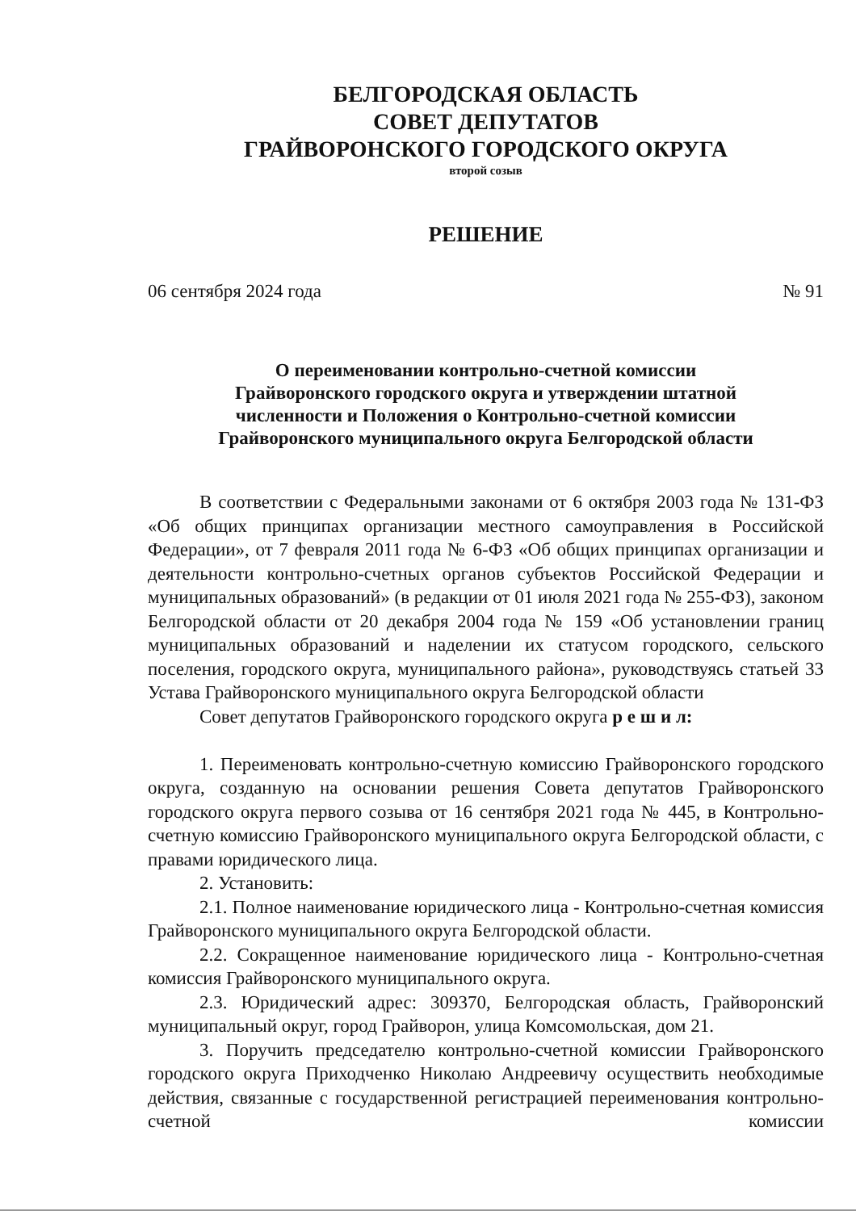БЕЛГОРОДСКАЯ ОБЛАСТЬ
СОВЕТ ДЕПУТАТОВ
ГРАЙВОРОНСКОГО ГОРОДСКОГО ОКРУГА
второй созыв
РЕШЕНИЕ
06 сентября 2024 года № 91
О переименовании контрольно-счетной комиссии
Грайворонского городского округа и утверждении штатной
численности и Положения о Контрольно-счетной комиссии
Грайворонского муниципального округа Белгородской области
В соответствии с Федеральными законами от 6 октября 2003 года № 131-ФЗ «Об общих принципах организации местного самоуправления в Российской Федерации», от 7 февраля 2011 года № 6-ФЗ «Об общих принципах организации и деятельности контрольно-счетных органов субъектов Российской Федерации и муниципальных образований» (в редакции от 01 июля 2021 года № 255-ФЗ), законом Белгородской области от 20 декабря 2004 года № 159 «Об установлении границ муниципальных образований и наделении их статусом городского, сельского поселения, городского округа, муниципального района», руководствуясь статьей 33 Устава Грайворонского муниципального округа Белгородской области
Совет депутатов Грайворонского городского округа р е ш и л:
1. Переименовать контрольно-счетную комиссию Грайворонского городского округа, созданную на основании решения Совета депутатов Грайворонского городского округа первого созыва от 16 сентября 2021 года № 445, в Контрольно-счетную комиссию Грайворонского муниципального округа Белгородской области, с правами юридического лица.
2. Установить:
2.1. Полное наименование юридического лица - Контрольно-счетная комиссия Грайворонского муниципального округа Белгородской области.
2.2. Сокращенное наименование юридического лица - Контрольно-счетная комиссия Грайворонского муниципального округа.
2.3. Юридический адрес: 309370, Белгородская область, Грайворонский муниципальный округ, город Грайворон, улица Комсомольская, дом 21.
3. Поручить председателю контрольно-счетной комиссии Грайворонского городского округа Приходченко Николаю Андреевичу осуществить необходимые действия, связанные с государственной регистрацией переименования контрольно-счетной комиссии